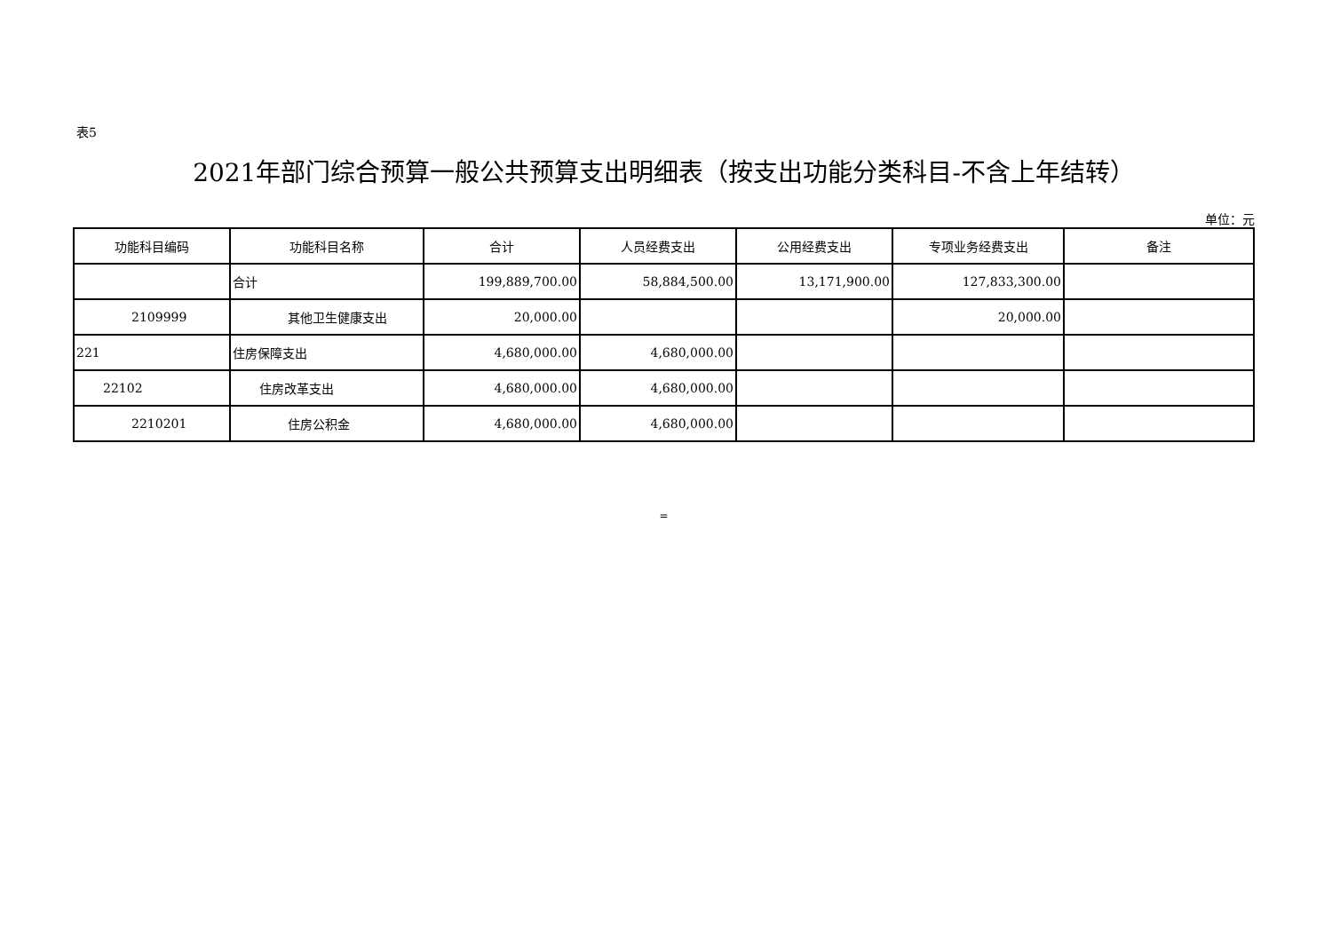表5
2021年部门综合预算一般公共预算支出明细表（按支出功能分类科目-不含上年结转）
单位：元
| 功能科目编码 | 功能科目名称 | 合计 | 人员经费支出 | 公用经费支出 | 专项业务经费支出 | 备注 |
| --- | --- | --- | --- | --- | --- | --- |
| | 合计 | 199,889,700.00 | 58,884,500.00 | 13,171,900.00 | 127,833,300.00 | |
| 2109999 | 其他卫生健康支出 | 20,000.00 | | | 20,000.00 | |
| 221 | 住房保障支出 | 4,680,000.00 | 4,680,000.00 | | | |
| 22102 | 住房改革支出 | 4,680,000.00 | 4,680,000.00 | | | |
| 2210201 | 住房公积金 | 4,680,000.00 | 4,680,000.00 | | | |
=